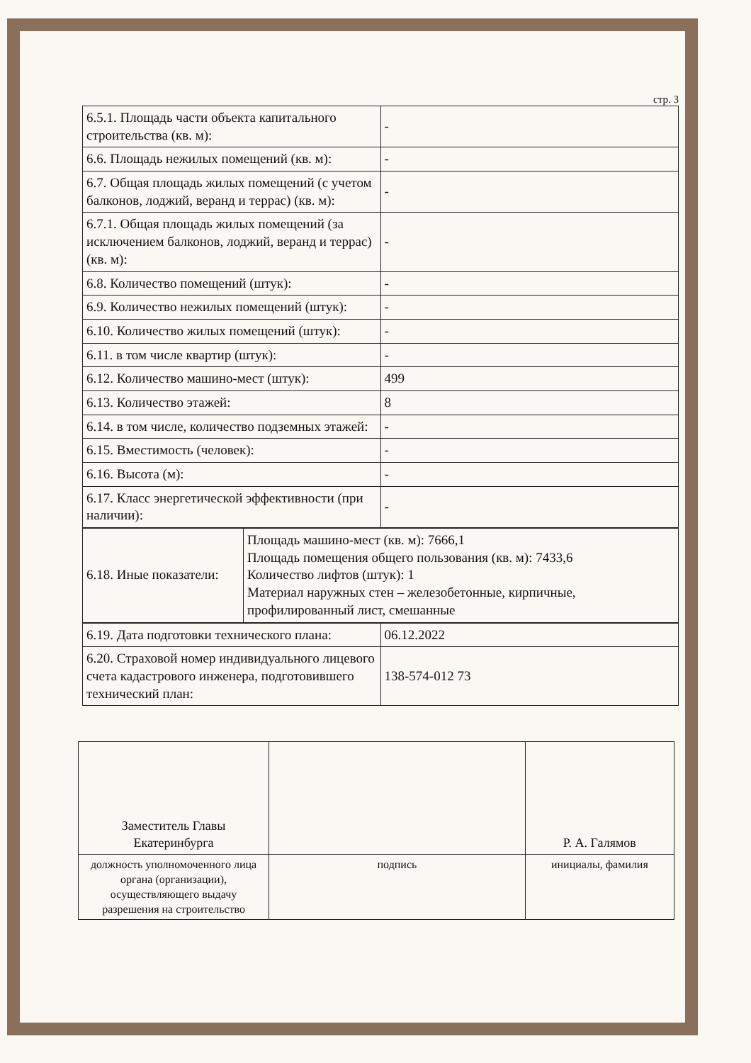стр. 3
| 6.5.1. Площадь части объекта капитального строительства (кв. м): | - |
| 6.6. Площадь нежилых помещений (кв. м): | - |
| 6.7. Общая площадь жилых помещений (с учетом балконов, лоджий, веранд и террас) (кв. м): | - |
| 6.7.1. Общая площадь жилых помещений (за исключением балконов, лоджий, веранд и террас) (кв. м): | - |
| 6.8. Количество помещений (штук): | - |
| 6.9. Количество нежилых помещений (штук): | - |
| 6.10. Количество жилых помещений (штук): | - |
| 6.11. в том числе квартир (штук): | - |
| 6.12. Количество машино-мест (штук): | 499 |
| 6.13. Количество этажей: | 8 |
| 6.14. в том числе, количество подземных этажей: | - |
| 6.15. Вместимость (человек): | - |
| 6.16. Высота (м): | - |
| 6.17. Класс энергетической эффективности (при наличии): | - |
| 6.18. Иные показатели: | Площадь машино-мест (кв. м): 7666,1 Площадь помещения общего пользования (кв. м): 7433,6 Количество лифтов (штук): 1 Материал наружных стен – железобетонные, кирпичные, профилированный лист, смешанные |
| 6.19. Дата подготовки технического плана: | 06.12.2022 |
| 6.20. Страховой номер индивидуального лицевого счета кадастрового инженера, подготовившего технический план: | 138-574-012 73 |
| Заместитель Главы Екатеринбурга | | Р. А. Галямов |
| должность уполномоченного лица органа (организации), осуществляющего выдачу разрешения на строительство | подпись | инициалы, фамилия |